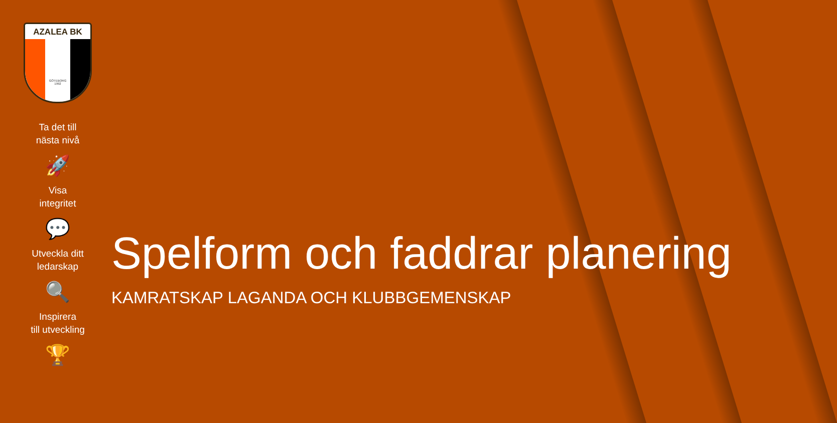AZALEA BK
GÖTEBORG
1992
Ta det till
nästa nivå
🚀
Visa
integritet
💬
Utveckla ditt
ledarskap
🔍
Inspirera
till utveckling
🏆
Spelform och faddrar planering
KAMRATSKAP LAGANDA OCH KLUBBGEMENSKAP